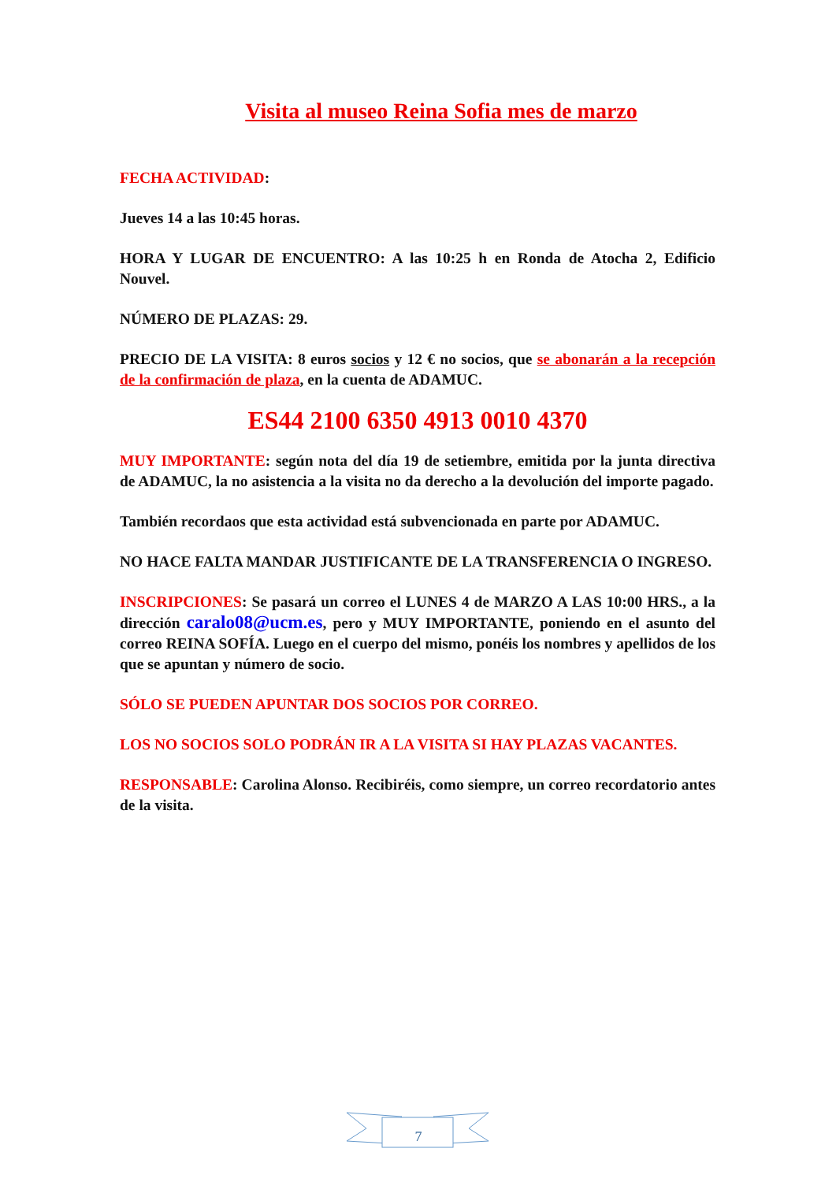Visita al museo Reina Sofia mes de marzo
FECHA ACTIVIDAD:
Jueves 14 a las 10:45 horas.
HORA Y LUGAR DE ENCUENTRO: A las 10:25 h en Ronda de Atocha 2, Edificio Nouvel.
NÚMERO DE PLAZAS: 29.
PRECIO DE LA VISITA: 8 euros socios y 12 € no socios, que se abonarán a la recepción de la confirmación de plaza, en la cuenta de ADAMUC.
ES44 2100 6350 4913 0010 4370
MUY IMPORTANTE: según nota del día 19 de setiembre, emitida por la junta directiva de ADAMUC, la no asistencia a la visita no da derecho a la devolución del importe pagado.
También recordaos que esta actividad está subvencionada en parte por ADAMUC.
NO HACE FALTA MANDAR JUSTIFICANTE DE LA TRANSFERENCIA O INGRESO.
INSCRIPCIONES: Se pasará un correo el LUNES 4 de MARZO A LAS 10:00 HRS., a la dirección caralo08@ucm.es, pero y MUY IMPORTANTE, poniendo en el asunto del correo REINA SOFÍA. Luego en el cuerpo del mismo, ponéis los nombres y apellidos de los que se apuntan y número de socio.
SÓLO SE PUEDEN APUNTAR DOS SOCIOS POR CORREO.
LOS NO SOCIOS SOLO PODRÁN IR A LA VISITA SI HAY PLAZAS VACANTES.
RESPONSABLE: Carolina Alonso. Recibiréis, como siempre, un correo recordatorio antes de la visita.
7